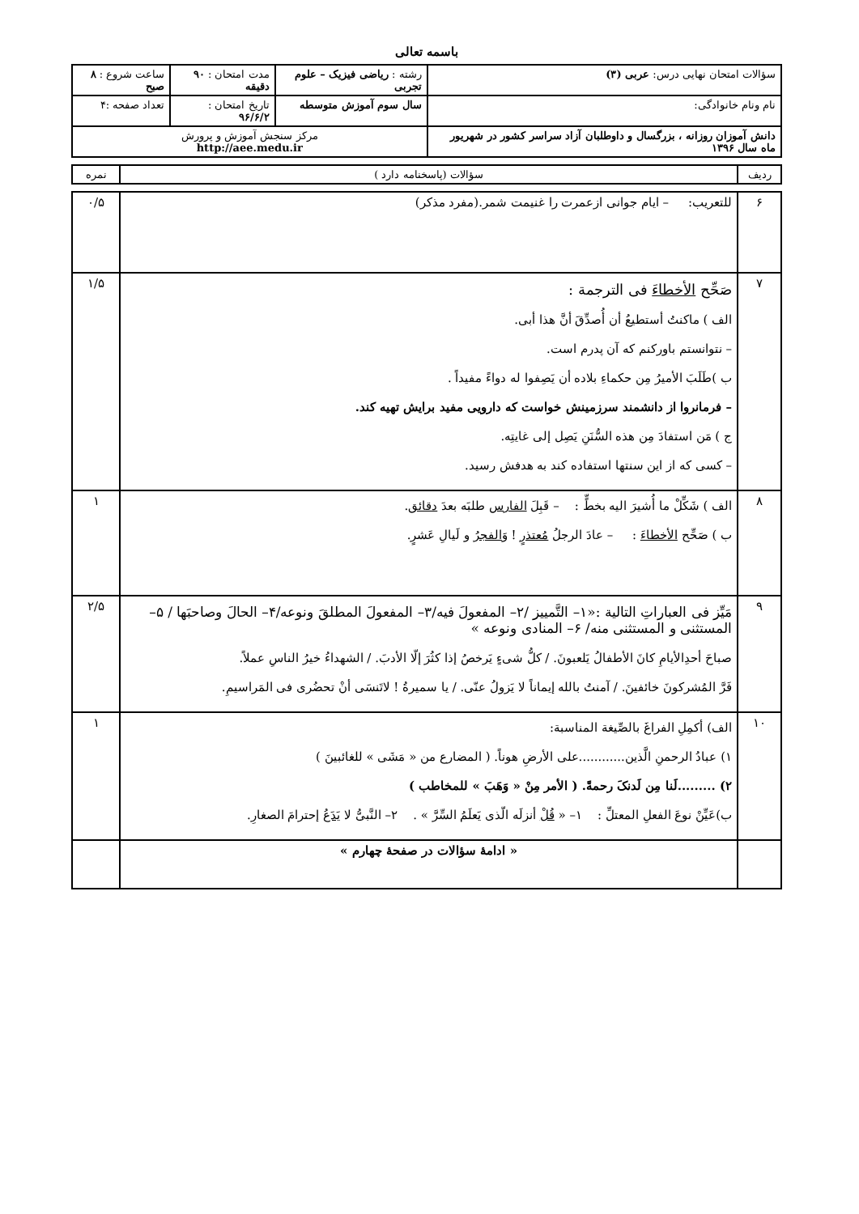باسمه تعالی
| سؤالات امتحان نهایی درس: عربی (۳) | رشته : ریاضی فیزیک – علوم تجربی | مدت امتحان : ۹۰ دقیقه | ساعت شروع : ۸ صبح |
| نام ونام خانوادگی: | سال سوم آموزش متوسطه | تاریخ امتحان : ۹۶/۶/۲ | تعداد صفحه :۴ |
| دانش آموزان روزانه ، بزرگسال و داوطلبان آزاد سراسر کشور در شهریور ماه سال ۱۳۹۶ | مرکز سنجش آموزش و پرورش http://aee.medu.ir | | |
| ردیف | سؤالات (پاسخنامه دارد ) | نمره |
| ۶ | للتعریب: – ایام جوانی ازعمرت را غنیمت شمر.(مفرد مذکر) | ۰/۵ |
| ۷ | صَحِّح الأخطاءَ فی الترجمة : الف ) ماکنتُ أستطیعُ أن أُصدِّقَ أنَّ هذا أبی. – نتوانستم باورکنم که آن پدرم است. ب )طَلَبَ الأمیرُ مِن حکماءِ بلاده أن یَصِفوا له دواءً مفیداً . – فرمانروا از دانشمند سرزمینش خواست که دارویی مفید برایش تهیه کند. ج ) مَن استفادَ مِن هذه السُّنَنِ یَصِل إلی غایتِه. – کسی که از این سنتها استفاده کند به هدفش رسید. | ۱/۵ |
| ۸ | الف ) شَکِّلْ ما أُشیرَ الیه بخطٍّ : – قَبِلَ الفارس طلبَه بعدَ دقائق . ب ) صَحِّح الأخطاءَ : – عادَ الرجلُ مُعتذرٍ ! وَ الفجرُ و لَیالِ عَشرٍ. | ۱ |
| ۹ | مَیِّز فی العباراتِ التالیة :«۱– التَّمییز /۲– المفعولَ فیه/۳– المفعولَ المطلقَ ونوعه/۴– الحالَ وصاحبَها / ۵– المستثنی و المستثنی منه/ ۶– المنادی ونوعه » صباحَ أحدِالأیامِ کانَ الأطفالُ یَلعبونَ. / کلُّ شیءٍ یَرخصُ إذا کثُرَ إلّا الأدبَ. / الشهداءُ خیرُ الناسِ عملاً. فَرَّ المُشرکونَ خائفینَ. / آمنتُ بالله إیماناً لا یَزولُ عنّی. / یا سمیرةُ ! لاتَنسَی أنْ تحضُری فی المَراسیمِ. | ۲/۵ |
| ۱۰ | الف) أکمِلِ الفراغَ بالصِّیغة المناسبة: ۱) عبادُ الرحمنِ الَّذین............علی الأرضِ هوناً. ( المضارع من « مَشَی » للغائبینَ ) ۲) .........لَنا مِن لَدنکَ رحمةً. ( الأمر مِنْ « وَهَبَ » للمخاطب ) ب)عَیِّنْ نوعَ الفعلِ المعتلِّ : ۱– « قُلْ أنزلَه الّذی یَعلَمُ السِّرَّ » . ۲– النَّبیُّ لا یَدَعُ إحترامَ الصغارِ. | ۱ |
| | « ادامهٔ سؤالات در صفحهٔ چهارم » | |